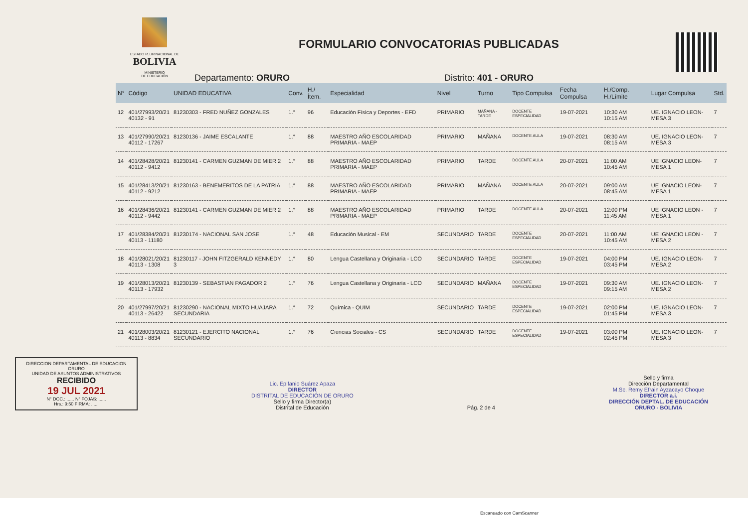ESTADO PLURINACIONAL DE
BOLIVIA
MINISTERIO
DE EDUCACIÓN
FORMULARIO CONVOCATORIAS PUBLICADAS
Departamento: ORURO Distrito: 401 - ORURO
| N° | Código | UNIDAD EDUCATIVA | Conv. | H./Ítem. | Especialidad | Nivel | Turno | Tipo Compulsa | Fecha Compulsa | H./Comp. H./Límite | Lugar Compulsa | Std. |
| --- | --- | --- | --- | --- | --- | --- | --- | --- | --- | --- | --- | --- |
| 12 | 401/27993/20/21 40132 - 91 | 81230303 - FRED NUÑEZ GONZALES | 1.° | 96 | Educación Física y Deportes - EFD | PRIMARIO | MAÑANA - TARDE | DOCENTE ESPECIALIDAD | 19-07-2021 | 10:30 AM 10:15 AM | UE. IGNACIO LEON-MESA 3 | 7 |
| 13 | 401/27990/20/21 40112 - 17267 | 81230136 - JAIME ESCALANTE | 1.° | 88 | MAESTRO AÑO ESCOLARIDAD PRIMARIA - MAEP | PRIMARIO | MAÑANA | DOCENTE AULA | 19-07-2021 | 08:30 AM 08:15 AM | UE. IGNACIO LEON-MESA 3 | 7 |
| 14 | 401/28428/20/21 40112 - 9412 | 81230141 - CARMEN GUZMAN DE MIER 2 | 1.° | 88 | MAESTRO AÑO ESCOLARIDAD PRIMARIA - MAEP | PRIMARIO | TARDE | DOCENTE AULA | 20-07-2021 | 11:00 AM 10:45 AM | UE IGNACIO LEON-MESA 1 | 7 |
| 15 | 401/28413/20/21 40112 - 9212 | 81230163 - BENEMERITOS DE LA PATRIA | 1.° | 88 | MAESTRO AÑO ESCOLARIDAD PRIMARIA - MAEP | PRIMARIO | MAÑANA | DOCENTE AULA | 20-07-2021 | 09:00 AM 08:45 AM | UE IGNACIO LEON-MESA 1 | 7 |
| 16 | 401/28436/20/21 40112 - 9442 | 81230141 - CARMEN GUZMAN DE MIER 2 | 1.° | 88 | MAESTRO AÑO ESCOLARIDAD PRIMARIA - MAEP | PRIMARIO | TARDE | DOCENTE AULA | 20-07-2021 | 12:00 PM 11:45 AM | UE IGNACIO LEON -MESA 1 | 7 |
| 17 | 401/28384/20/21 40113 - 11180 | 81230174 - NACIONAL SAN JOSE | 1.° | 48 | Educación Musical - EM | SECUNDARIO | TARDE | DOCENTE ESPECIALIDAD | 20-07-2021 | 11:00 AM 10:45 AM | UE IGNACIO LEON -MESA 2 | 7 |
| 18 | 401/28021/20/21 40113 - 1308 | 81230117 - JOHN FITZGERALD KENNEDY 3 | 1.° | 80 | Lengua Castellana y Originaria - LCO | SECUNDARIO | TARDE | DOCENTE ESPECIALIDAD | 19-07-2021 | 04:00 PM 03:45 PM | UE. IGNACIO LEON-MESA 2 | 7 |
| 19 | 401/28013/20/21 40113 - 17932 | 81230139 - SEBASTIAN PAGADOR 2 | 1.° | 76 | Lengua Castellana y Originaria - LCO | SECUNDARIO | MAÑANA | DOCENTE ESPECIALIDAD | 19-07-2021 | 09:30 AM 09:15 AM | UE. IGNACIO LEON-MESA 2 | 7 |
| 20 | 401/27997/20/21 40113 - 26422 | 81230290 - NACIONAL MIXTO HUAJARA SECUNDARIA | 1.° | 72 | Química - QUIM | SECUNDARIO | TARDE | DOCENTE ESPECIALIDAD | 19-07-2021 | 02:00 PM 01:45 PM | UE. IGNACIO LEON-MESA 3 | 7 |
| 21 | 401/28003/20/21 40113 - 8834 | 81230121 - EJERCITO NACIONAL SECUNDARIO | 1.° | 76 | Ciencias Sociales - CS | SECUNDARIO | TARDE | DOCENTE ESPECIALIDAD | 19-07-2021 | 03:00 PM 02:45 PM | UE. IGNACIO LEON-MESA 3 | 7 |
DIRECCION DEPARTAMENTAL DE EDUCACION ORURO
UNIDAD DE ASUNTOS ADMINISTRATIVOS
RECIBIDO
19 JUL 2021
N° DOC.: ...... N° FOJAS: ......
Hrs.: 9:50 FIRMA: ......
Lic. Epifanio Suárez Apaza
DIRECTOR
DISTRITAL DE EDUCACIÓN DE ORURO
Sello y firma Director(a)
Distrital de Educación
Pág. 2 de 4
Sello y firma
Dirección Departamental
M.Sc. Remy Efrain Ayzacayo Choque
DIRECTOR a.i.
DIRECCIÓN DEPTAL. DE EDUCACIÓN
ORURO - BOLIVIA
Escaneado con CamScanner